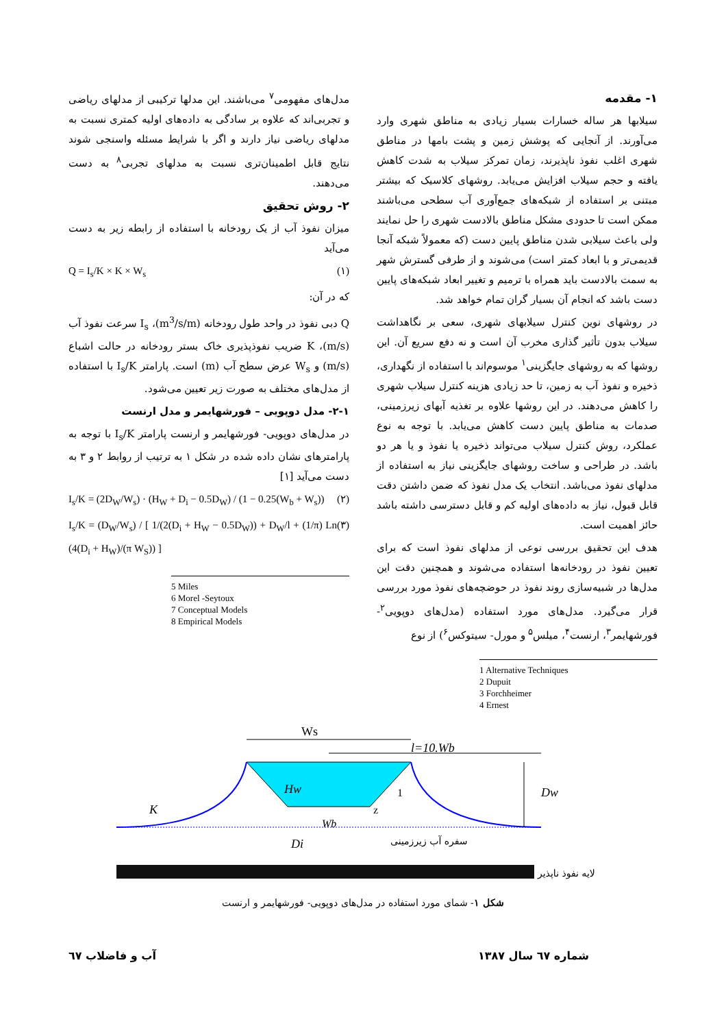۱- مقدمه
سیلابها هر ساله خسارات بسیار زیادی به مناطق شهری وارد می‌آورند. از آنجایی که پوشش زمین و پشت بامها در مناطق شهری اغلب نفوذ ناپذیرند، زمان تمرکز سیلاب به شدت کاهش یافته و حجم سیلاب افزایش می‌یابد. روشهای کلاسیک که بیشتر مبتنی بر استفاده از شبکه‌های جمع‌آوری آب سطحی می‌باشند ممکن است تا حدودی مشکل مناطق بالادست شهری را حل نمایند ولی باعث سیلابی شدن مناطق پایین دست (که معمولاً شبکه آنجا قدیمی‌تر و با ابعاد کمتر است) می‌شوند و از طرفی گسترش شهر به سمت بالادست باید همراه با ترمیم و تغییر ابعاد شبکه‌های پایین دست باشد که انجام آن بسیار گران تمام خواهد شد.
در روشهای نوین کنترل سیلابهای شهری، سعی بر نگاهداشت سیلاب بدون تأثیر گذاری مخرب آن است و نه دفع سریع آن. این روشها که به روشهای جایگزینی<sup>۱</sup> موسوم‌اند با استفاده از نگهداری، ذخیره و نفوذ آب به زمین، تا حد زیادی هزینه کنترل سیلاب شهری را کاهش می‌دهند. در این روشها علاوه بر تغذیه آبهای زیرزمینی، صدمات به مناطق پایین دست کاهش می‌یابد. با توجه به نوع عملکرد، روش کنترل سیلاب می‌تواند ذخیره یا نفوذ و یا هر دو باشد. در طراحی و ساخت روشهای جایگزینی نیاز به استفاده از مدلهای نفوذ می‌باشد. انتخاب یک مدل نفوذ که ضمن داشتن دقت قابل قبول، نیاز به داده‌های اولیه کم و قابل دسترسی داشته باشد حائز اهمیت است.
هدف این تحقیق بررسی نوعی از مدلهای نفوذ است که برای تعیین نفوذ در رودخانه‌ها استفاده می‌شوند و همچنین دقت این مدل‌ها در شبیه‌سازی روند نفوذ در حوضچه‌های نفوذ مورد بررسی قرار می‌گیرد. مدل‌های مورد استفاده (مدل‌های دوپویی<sup>۲</sup>- فورشهایمر<sup>۳</sup>، ارنست<sup>۴</sup>، میلس<sup>۵</sup> و مورل- سیتوکس<sup>۶</sup>) از نوع
1 Alternative Techniques
2 Dupuit
3 Forchheimer
4 Ernest
مدل‌های مفهومی<sup>۷</sup> می‌باشند. این مدلها ترکیبی از مدلهای ریاضی و تجربی‌اند که علاوه بر سادگی به داده‌های اولیه کمتری نسبت به مدلهای ریاضی نیاز دارند و اگر با شرایط مسئله واسنجی شوند نتایج قابل اطمینان‌تری نسبت به مدلهای تجربی<sup>۸</sup> به دست می‌دهند.
۲- روش تحقیق
میزان نفوذ آب از یک رودخانه با استفاده از رابطه زیر به دست می‌آید
Q = I<sub>s</sub>/K × K × W<sub>s</sub> (۱)
که در آن:
Q دبی نفوذ در واحد طول رودخانه (m<sup>3</sup>/s/m)، I<sub>s</sub> سرعت نفوذ آب (m/s)، K ضریب نفوذپذیری خاک بستر رودخانه در حالت اشباع (m/s) و W<sub>s</sub> عرض سطح آب (m) است. پارامتر I<sub>s</sub>/K با استفاده از مدل‌های مختلف به صورت زیر تعیین می‌شود.
۲-۱- مدل دوپویی – فورشهایمر و مدل ارنست
در مدل‌های دوپویی- فورشهایمر و ارنست پارامتر I<sub>s</sub>/K با توجه به پارامترهای نشان داده شده در شکل ۱ به ترتیب از روابط ۲ و ۳ به دست می‌آید [۱]
I<sub>s</sub>/K = (2D<sub>W</sub>/W<sub>s</sub>) · (H<sub>W</sub> + D<sub>i</sub> − 0.5D<sub>W</sub>) / (1 − 0.25(W<sub>b</sub> + W<sub>s</sub>)) (۲)
I<sub>s</sub>/K = (D<sub>W</sub>/W<sub>s</sub>) / [ 1/(2(D<sub>i</sub> + H<sub>W</sub> − 0.5D<sub>W</sub>)) + D<sub>W</sub>/l + (1/π) Ln (4(D<sub>i</sub> + H<sub>W</sub>)/(π W<sub>S</sub>)) ] (۳)
5 Miles
6 Morel -Seytoux
7 Conceptual Models
8 Empirical Models
Ws
l=10.Wb
Hw
1
z
Dw
K
Wb
Di
سفره آب زیرزمینی
لایه نفوذ ناپذیر
شکل ۱- شمای مورد استفاده در مدل‌های دوپویی- فورشهایمر و ارنست
شماره ٦٧ سال ١٣٨٧ آب و فاضلاب ٦٧